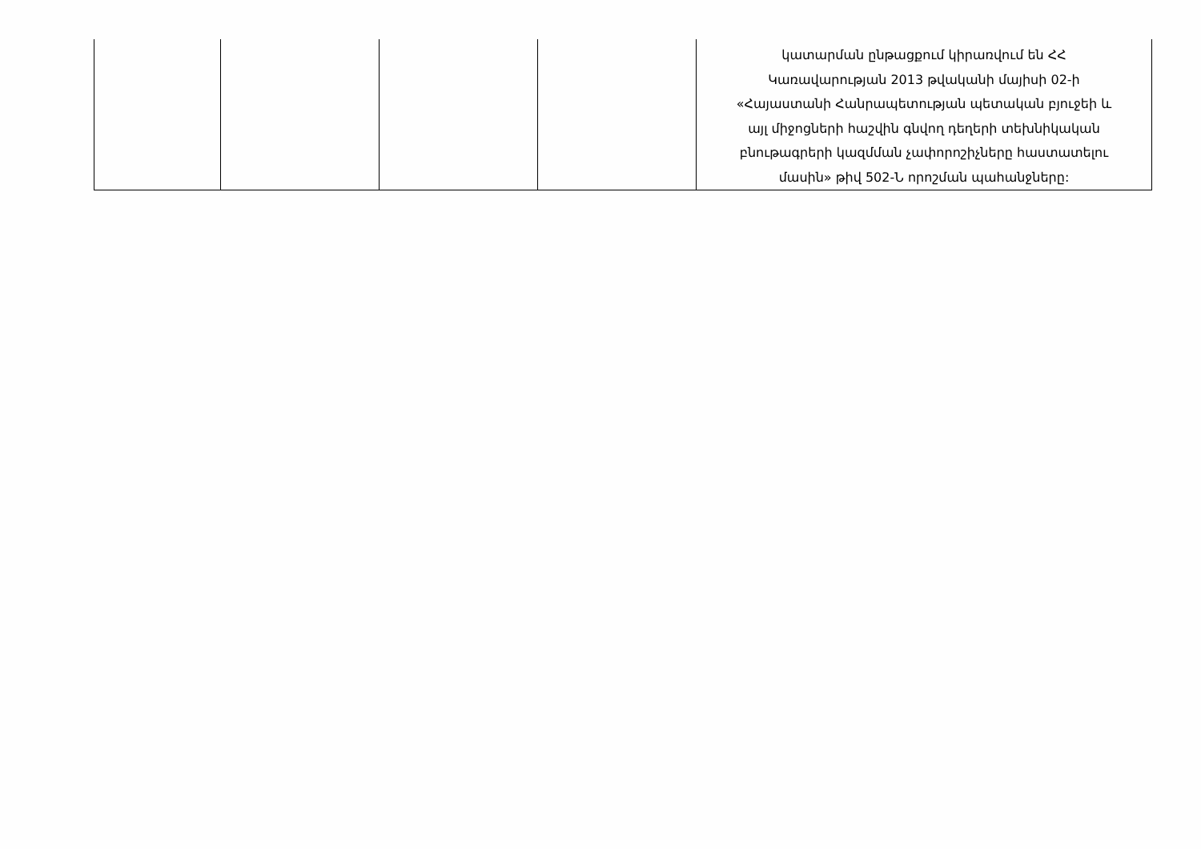| | | | | կատարման ընթացքում կիրառվում են ՀՀ Կառավարության 2013 թվականի մայիսի 02-ի «Հայաստանի Հանրապետության պետական բյուջեի և այլ միջոցների հաշվին գնվող դեղերի տեխնիկական բնութագրերի կազմման չափորոշիչները հաստատելու մասին» թիվ 502-Ն որոշման պահանջները: |